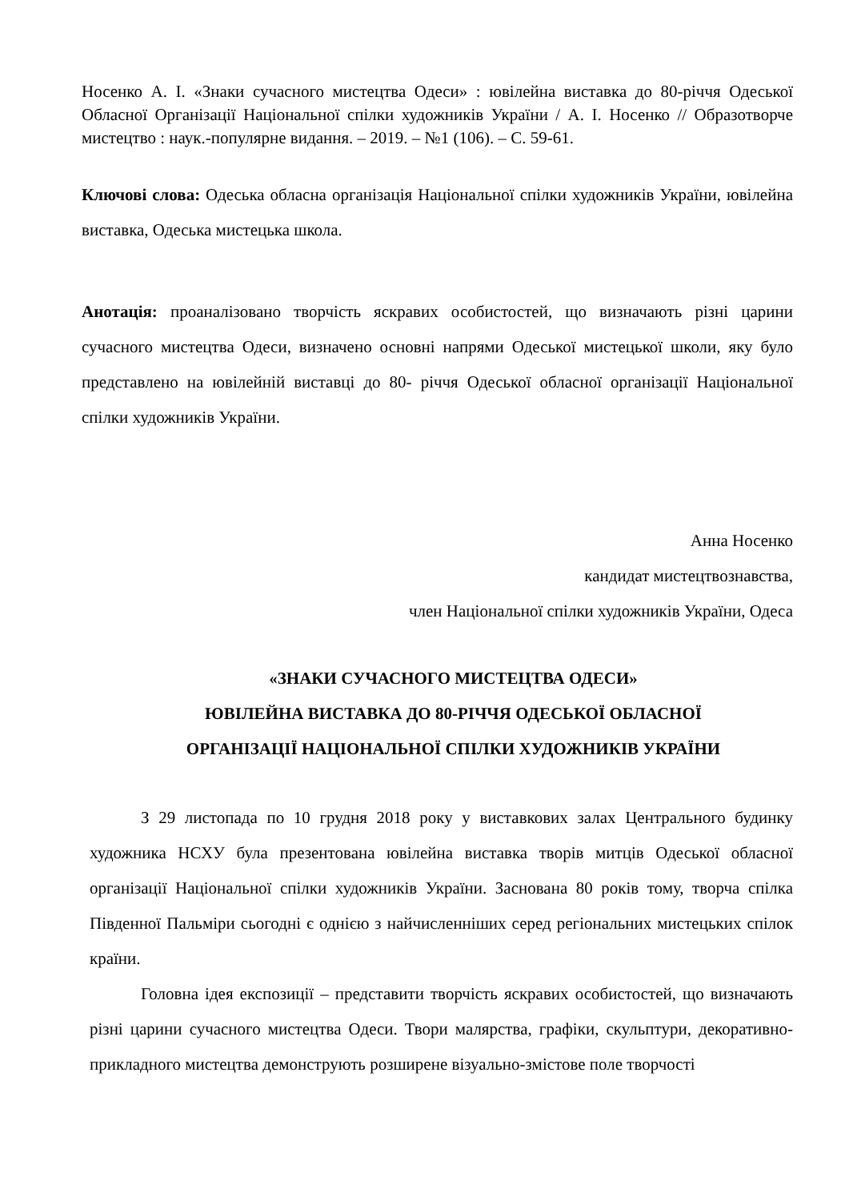Носенко А. І. «Знаки сучасного мистецтва Одеси» : ювілейна виставка до 80-річчя Одеської Обласної Організації Національної спілки художників України / А. І. Носенко // Образотворче мистецтво : наук.-популярне видання. – 2019. – №1 (106). – С. 59-61.
Ключові слова: Одеська обласна організація Національної спілки художників України, ювілейна виставка, Одеська мистецька школа.
Анотація: проаналізовано творчість яскравих особистостей, що визначають різні царини сучасного мистецтва Одеси, визначено основні напрями Одеської мистецької школи, яку було представлено на ювілейній виставці до 80- річчя Одеської обласної організації Національної спілки художників України.
Анна Носенко
кандидат мистецтвознавства,
член Національної спілки художників України, Одеса
«ЗНАКИ СУЧАСНОГО МИСТЕЦТВА ОДЕСИ»
ЮВІЛЕЙНА ВИСТАВКА ДО 80-РІЧЧЯ ОДЕСЬКОЇ ОБЛАСНОЇ
ОРГАНІЗАЦІЇ НАЦІОНАЛЬНОЇ СПІЛКИ ХУДОЖНИКІВ УКРАЇНИ
З 29 листопада по 10 грудня 2018 року у виставкових залах Центрального будинку художника НСХУ була презентована ювілейна виставка творів митців Одеської обласної організації Національної спілки художників України. Заснована 80 років тому, творча спілка Південної Пальміри сьогодні є однією з найчисленніших серед регіональних мистецьких спілок країни.
Головна ідея експозиції – представити творчість яскравих особистостей, що визначають різні царини сучасного мистецтва Одеси. Твори малярства, графіки, скульптури, декоративно-прикладного мистецтва демонструють розширене візуально-змістове поле творчості